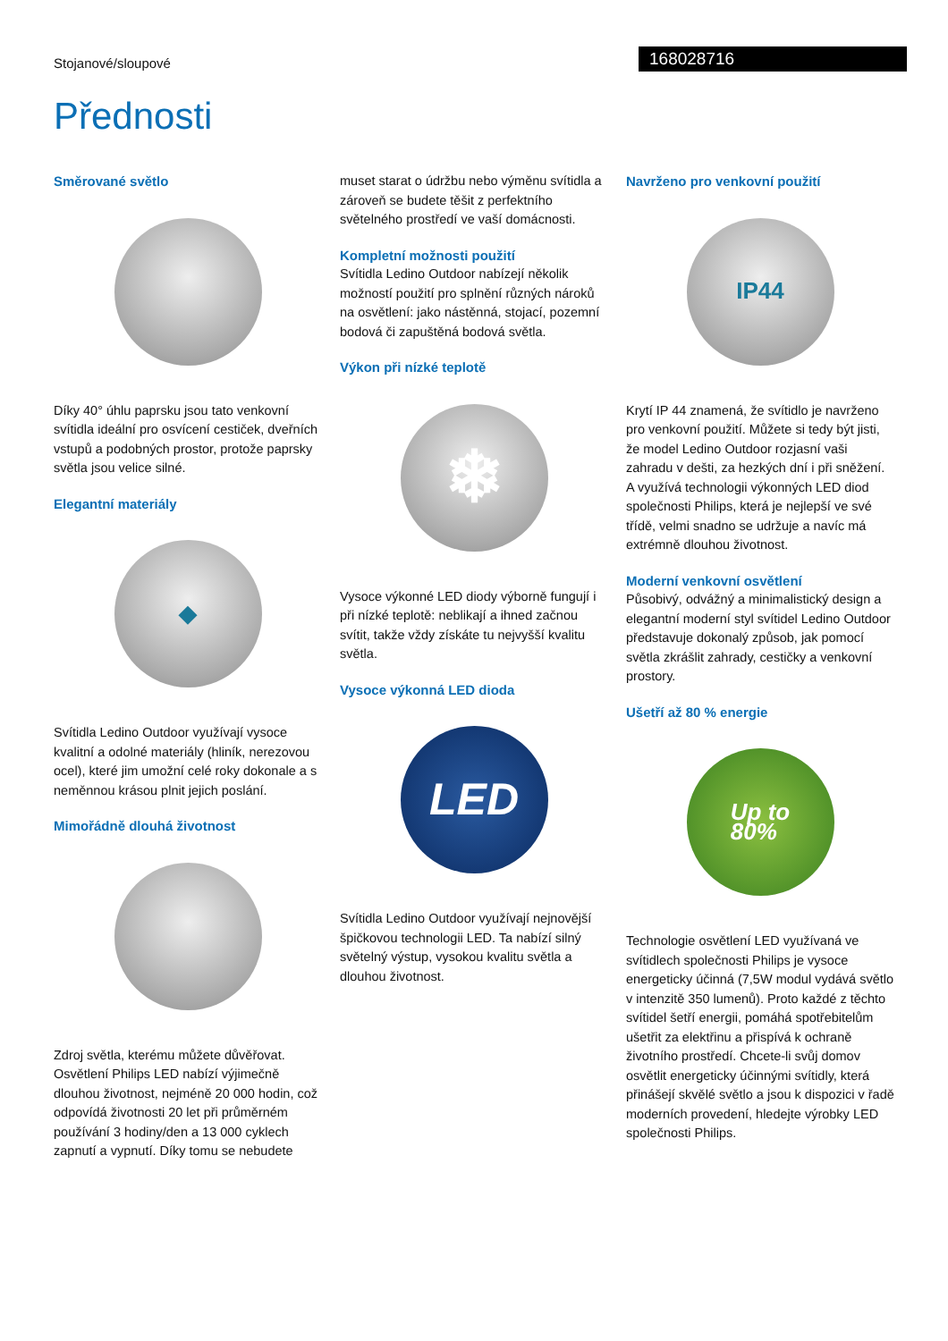Stojanové/sloupové
168028716
Přednosti
Směrované světlo
Díky 40° úhlu paprsku jsou tato venkovní svítidla ideální pro osvícení cestiček, dveřních vstupů a podobných prostor, protože paprsky světla jsou velice silné.
Elegantní materiály
◆
Svítidla Ledino Outdoor využívají vysoce kvalitní a odolné materiály (hliník, nerezovou ocel), které jim umožní celé roky dokonale a s neměnnou krásou plnit jejich poslání.
Mimořádně dlouhá životnost
Zdroj světla, kterému můžete důvěřovat. Osvětlení Philips LED nabízí výjimečně dlouhou životnost, nejméně 20 000 hodin, což odpovídá životnosti 20 let při průměrném používání 3 hodiny/den a 13 000 cyklech zapnutí a vypnutí. Díky tomu se nebudete
muset starat o údržbu nebo výměnu svítidla a zároveň se budete těšit z perfektního světelného prostředí ve vaší domácnosti.
Kompletní možnosti použití
Svítidla Ledino Outdoor nabízejí několik možností použití pro splnění různých nároků na osvětlení: jako nástěnná, stojací, pozemní bodová či zapuštěná bodová světla.
Výkon při nízké teplotě
❄
Vysoce výkonné LED diody výborně fungují i při nízké teplotě: neblikají a ihned začnou svítit, takže vždy získáte tu nejvyšší kvalitu světla.
Vysoce výkonná LED dioda
LED
Svítidla Ledino Outdoor využívají nejnovější špičkovou technologii LED. Ta nabízí silný světelný výstup, vysokou kvalitu světla a dlouhou životnost.
Navrženo pro venkovní použití
IP44
Krytí IP 44 znamená, že svítidlo je navrženo pro venkovní použití. Můžete si tedy být jisti, že model Ledino Outdoor rozjasní vaši zahradu v dešti, za hezkých dní i při sněžení. A využívá technologii výkonných LED diod společnosti Philips, která je nejlepší ve své třídě, velmi snadno se udržuje a navíc má extrémně dlouhou životnost.
Moderní venkovní osvětlení
Působivý, odvážný a minimalistický design a elegantní moderní styl svítidel Ledino Outdoor představuje dokonalý způsob, jak pomocí světla zkrášlit zahrady, cestičky a venkovní prostory.
Ušetří až 80 % energie
Up to
80%
Technologie osvětlení LED využívaná ve svítidlech společnosti Philips je vysoce energeticky účinná (7,5W modul vydává světlo v intenzitě 350 lumenů). Proto každé z těchto svítidel šetří energii, pomáhá spotřebitelům ušetřit za elektřinu a přispívá k ochraně životního prostředí. Chcete-li svůj domov osvětlit energeticky účinnými svítidly, která přinášejí skvělé světlo a jsou k dispozici v řadě moderních provedení, hledejte výrobky LED společnosti Philips.